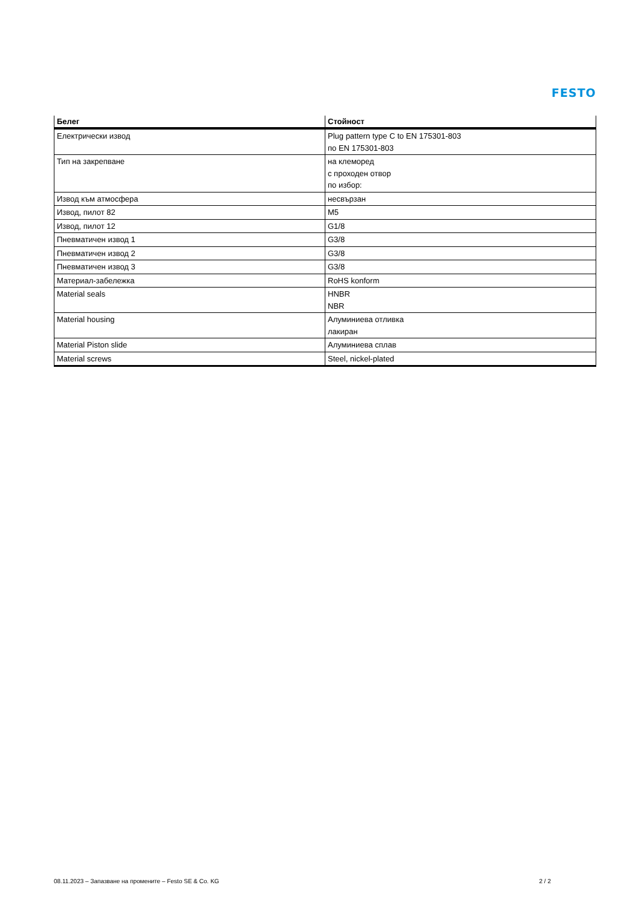FESTO
| Белег | Стойност |
| --- | --- |
| Електрически извод | Plug pattern type C to EN 175301-803 по EN 175301-803 |
| Тип на закрепване | на клеморед с проходен отвор по избор: |
| Извод към атмосфера | несвързан |
| Извод, пилот 82 | M5 |
| Извод, пилот 12 | G1/8 |
| Пневматичен извод 1 | G3/8 |
| Пневматичен извод 2 | G3/8 |
| Пневматичен извод 3 | G3/8 |
| Материал-забележка | RoHS konform |
| Material seals | HNBR NBR |
| Material housing | Алуминиева отливка лакиран |
| Material Piston slide | Алуминиева сплав |
| Material screws | Steel, nickel-plated |
08.11.2023 – Запазване на промените – Festo SE & Co. KG 2 / 2